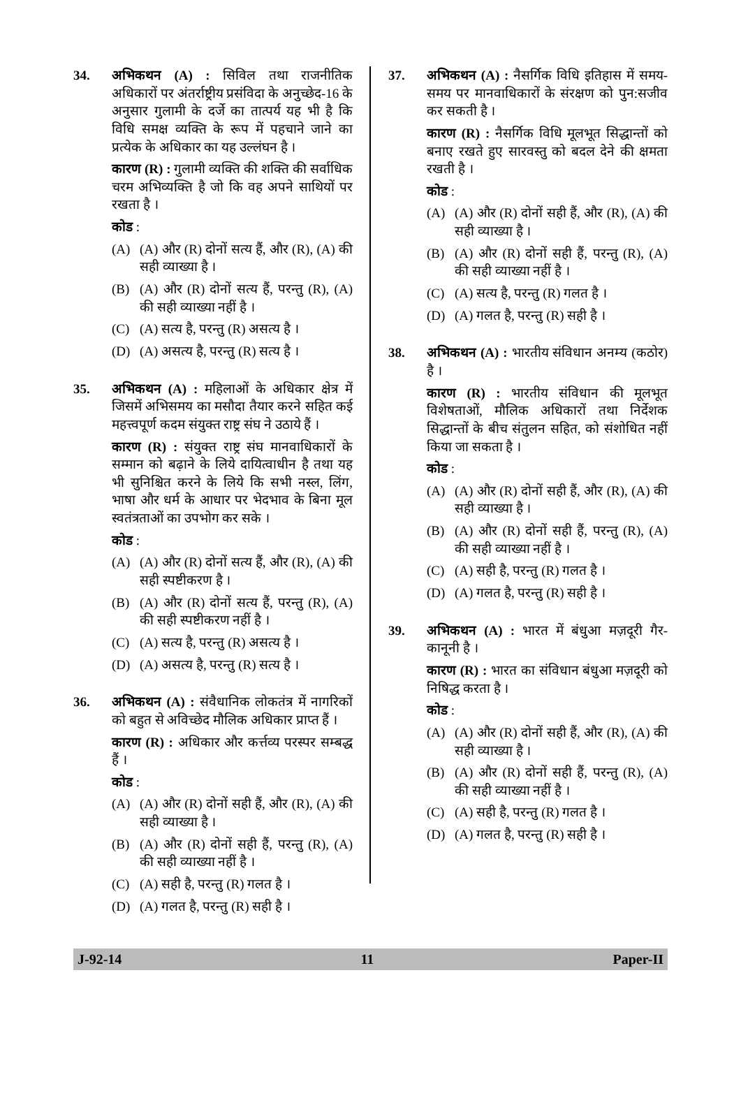34. अभिकथन (A) : सिविल तथा राजनीतिक अधिकारों पर अंतर्राष्ट्रीय प्रसंविदा के अनुच्छेद-16 के अनुसार गुलामी के दर्जे का तात्पर्य यह भी है कि विधि समक्ष व्यक्ति के रूप में पहचाने जाने का प्रत्येक के अधिकार का यह उल्लंघन है ।
कारण (R) : गुलामी व्यक्ति की शक्ति की सर्वाधिक चरम अभिव्यक्ति है जो कि वह अपने साथियों पर रखता है ।
कोड :
(A) (A) और (R) दोनों सत्य हैं, और (R), (A) की सही व्याख्या है ।
(B) (A) और (R) दोनों सत्य हैं, परन्तु (R), (A) की सही व्याख्या नहीं है ।
(C) (A) सत्य है, परन्तु (R) असत्य है ।
(D) (A) असत्य है, परन्तु (R) सत्य है ।
35. अभिकथन (A) : महिलाओं के अधिकार क्षेत्र में जिसमें अभिसमय का मसौदा तैयार करने सहित कई महत्त्वपूर्ण कदम संयुक्त राष्ट्र संघ ने उठाये हैं ।
कारण (R) : संयुक्त राष्ट्र संघ मानवाधिकारों के सम्मान को बढ़ाने के लिये दायित्वाधीन है तथा यह भी सुनिश्चित करने के लिये कि सभी नस्ल, लिंग, भाषा और धर्म के आधार पर भेदभाव के बिना मूल स्वतंत्रताओं का उपभोग कर सके ।
कोड :
(A) (A) और (R) दोनों सत्य हैं, और (R), (A) की सही स्पष्टीकरण है ।
(B) (A) और (R) दोनों सत्य हैं, परन्तु (R), (A) की सही स्पष्टीकरण नहीं है ।
(C) (A) सत्य है, परन्तु (R) असत्य है ।
(D) (A) असत्य है, परन्तु (R) सत्य है ।
36. अभिकथन (A) : संवैधानिक लोकतंत्र में नागरिकों को बहुत से अविच्छेद मौलिक अधिकार प्राप्त हैं ।
कारण (R) : अधिकार और कर्त्तव्य परस्पर सम्बद्ध हैं ।
कोड :
(A) (A) और (R) दोनों सही हैं, और (R), (A) की सही व्याख्या है ।
(B) (A) और (R) दोनों सही हैं, परन्तु (R), (A) की सही व्याख्या नहीं है ।
(C) (A) सही है, परन्तु (R) गलत है ।
(D) (A) गलत है, परन्तु (R) सही है ।
37. अभिकथन (A) : नैसर्गिक विधि इतिहास में समय-समय पर मानवाधिकारों के संरक्षण को पुन:सजीव कर सकती है ।
कारण (R) : नैसर्गिक विधि मूलभूत सिद्धान्तों को बनाए रखते हुए सारवस्तु को बदल देने की क्षमता रखती है ।
कोड :
(A) (A) और (R) दोनों सही हैं, और (R), (A) की सही व्याख्या है ।
(B) (A) और (R) दोनों सही हैं, परन्तु (R), (A) की सही व्याख्या नहीं है ।
(C) (A) सत्य है, परन्तु (R) गलत है ।
(D) (A) गलत है, परन्तु (R) सही है ।
38. अभिकथन (A) : भारतीय संविधान अनम्य (कठोर) है ।
कारण (R) : भारतीय संविधान की मूलभूत विशेषताओं, मौलिक अधिकारों तथा निर्देशक सिद्धान्तों के बीच संतुलन सहित, को संशोधित नहीं किया जा सकता है ।
कोड :
(A) (A) और (R) दोनों सही हैं, और (R), (A) की सही व्याख्या है ।
(B) (A) और (R) दोनों सही हैं, परन्तु (R), (A) की सही व्याख्या नहीं है ।
(C) (A) सही है, परन्तु (R) गलत है ।
(D) (A) गलत है, परन्तु (R) सही है ।
39. अभिकथन (A) : भारत में बंधुआ मज़दूरी गैर-कानूनी है ।
कारण (R) : भारत का संविधान बंधुआ मज़दूरी को निषिद्ध करता है ।
कोड :
(A) (A) और (R) दोनों सही हैं, और (R), (A) की सही व्याख्या है ।
(B) (A) और (R) दोनों सही हैं, परन्तु (R), (A) की सही व्याख्या नहीं है ।
(C) (A) सही है, परन्तु (R) गलत है ।
(D) (A) गलत है, परन्तु (R) सही है ।
J-92-14 11 Paper-II